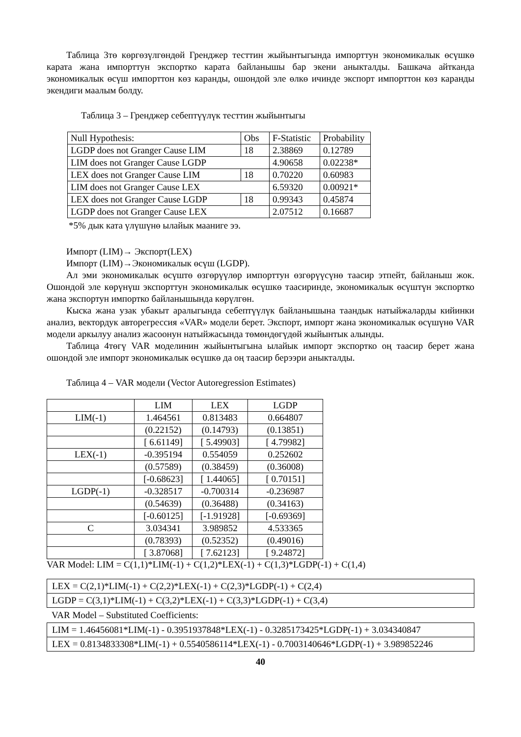Таблица 3тө көргөзүлгөндөй Гренджер тесттин жыйынтыгында импорттун экономикалык өсүшкө карата жана импорттун экспортко карата байланышы бар экени аныкталды. Башкача айтканда экономикалык өсүш импорттон көз каранды, ошондой эле өлкө ичинде экспорт импорттон көз каранды экендиги маалым болду.
Таблица 3 – Гренджер себептүүлүк тесттин жыйынтыгы
| Null Hypothesis: | Obs | F-Statistic | Probability |
| LGDP does not Granger Cause LIM | 18 | 2.38869 | 0.12789 |
| LIM does not Granger Cause LGDP | | 4.90658 | 0.02238* |
| LEX does not Granger Cause LIM | 18 | 0.70220 | 0.60983 |
| LIM does not Granger Cause LEX | | 6.59320 | 0.00921* |
| LEX does not Granger Cause LGDP | 18 | 0.99343 | 0.45874 |
| LGDP does not Granger Cause LEX | | 2.07512 | 0.16687 |
*5% дык ката үлүшүнө ылайык мааниге ээ.
Импорт (LIM)→ Экспорт(LEX)
Импорт (LIM)→Экономикалык өсүш (LGDP).
Ал эми экономикалык өсүштө өзгөрүүлөр импорттун өзгөрүүсүнө таасир этпейт, байланыш жок. Ошондой эле көрүнүш экспорттун экономикалык өсүшкө таасиринде, экономикалык өсүштүн экспортко жана экспортун импортко байланышында көрүлгөн.
Кыска жана узак убакыт аралыгында себептүүлүк байланышына таандык натыйжаларды кийинки анализ, вектордук авторегрессия «VAR» модели берет. Экспорт, импорт жана экономикалык өсүшүнө VAR модели аркылуу анализ жасоонун натыйжасында төмөндөгүдөй жыйынтык алынды.
Таблица 4төгү VAR моделинин жыйынтыгына ылайык импорт экспортко оң таасир берет жана ошондой эле импорт экономикалык өсүшкө да оң таасир берээри аныкталды.
Таблица 4 – VAR модели (Vector Autoregression Estimates)
| | LIM | LEX | LGDP |
| LIM(-1) | 1.464561 | 0.813483 | 0.664807 |
| | (0.22152) | (0.14793) | (0.13851) |
| | [ 6.61149] | [ 5.49903] | [ 4.79982] |
| LEX(-1) | -0.395194 | 0.554059 | 0.252602 |
| | (0.57589) | (0.38459) | (0.36008) |
| | [-0.68623] | [ 1.44065] | [ 0.70151] |
| LGDP(-1) | -0.328517 | -0.700314 | -0.236987 |
| | (0.54639) | (0.36488) | (0.34163) |
| | [-0.60125] | [-1.91928] | [-0.69369] |
| C | 3.034341 | 3.989852 | 4.533365 |
| | (0.78393) | (0.52352) | (0.49016) |
| | [ 3.87068] | [ 7.62123] | [ 9.24872] |
VAR Model: LIM = C(1,1)*LIM(-1) + C(1,2)*LEX(-1) + C(1,3)*LGDP(-1) + C(1,4)
| LEX = C(2,1)*LIM(-1) + C(2,2)*LEX(-1) + C(2,3)*LGDP(-1) + C(2,4) |
| LGDP = C(3,1)*LIM(-1) + C(3,2)*LEX(-1) + C(3,3)*LGDP(-1) + C(3,4) |
VAR Model – Substituted Coefficients:
| LIM = 1.46456081*LIM(-1) - 0.3951937848*LEX(-1) - 0.3285173425*LGDP(-1) + 3.034340847 |
| LEX = 0.8134833308*LIM(-1) + 0.5540586114*LEX(-1) - 0.7003140646*LGDP(-1) + 3.989852246 |
40